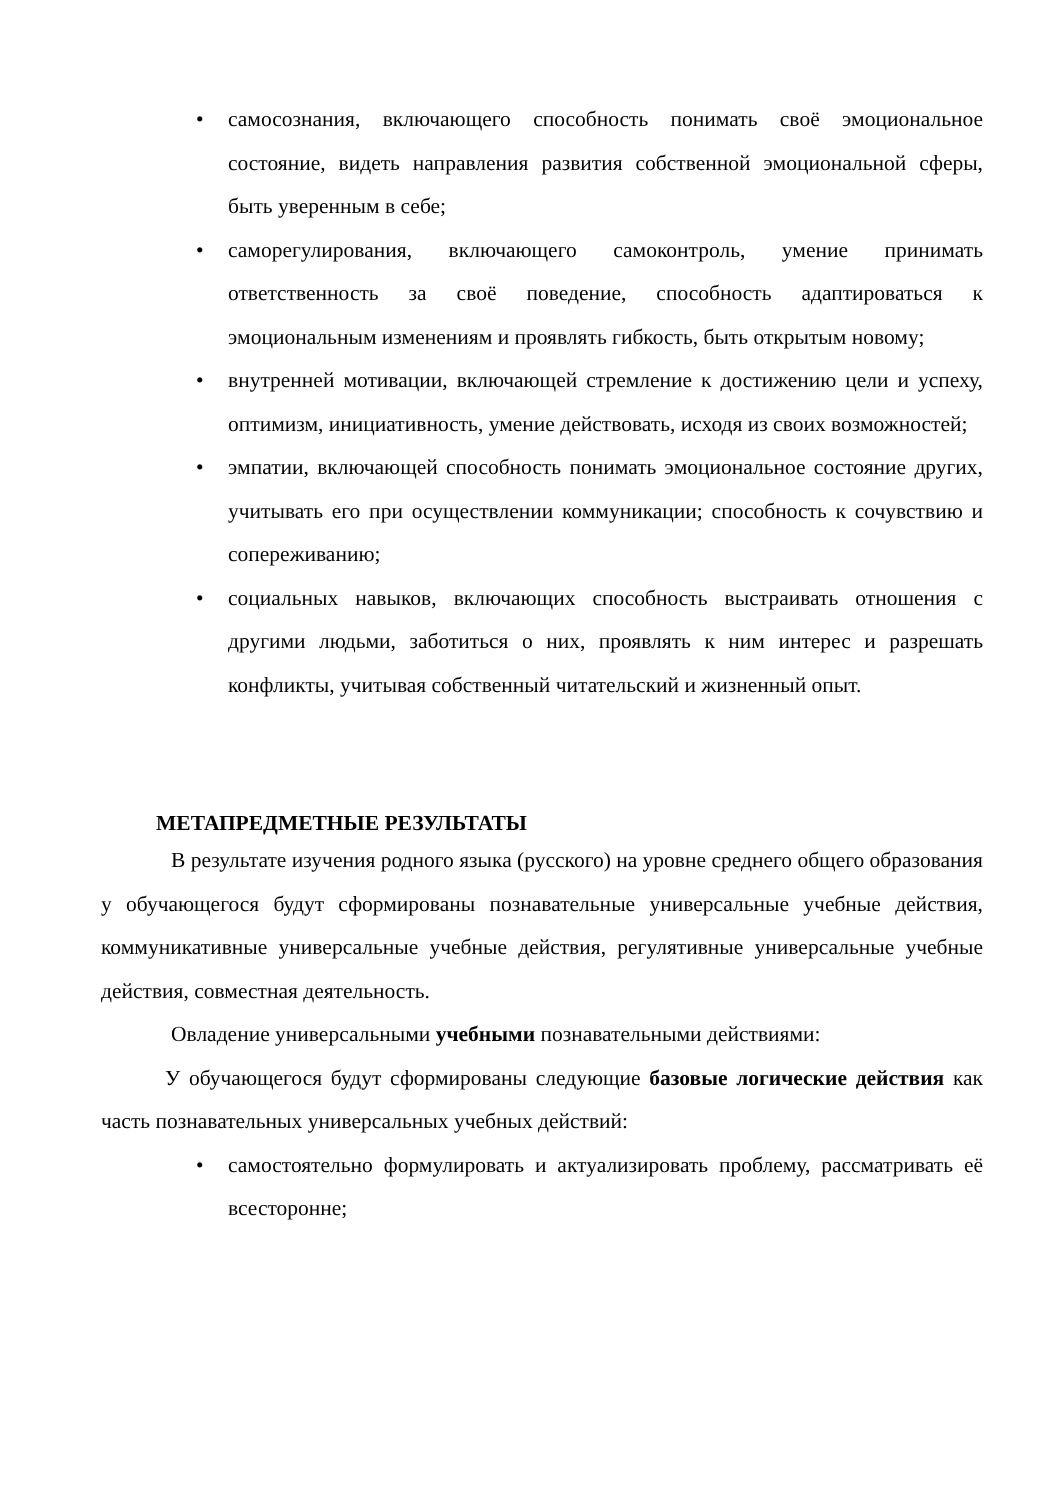• самосознания, включающего способность понимать своё эмоциональное состояние, видеть направления развития собственной эмоциональной сферы, быть уверенным в себе;
• саморегулирования, включающего самоконтроль, умение принимать ответственность за своё поведение, способность адаптироваться к эмоциональным изменениям и проявлять гибкость, быть открытым новому;
• внутренней мотивации, включающей стремление к достижению цели и успеху, оптимизм, инициативность, умение действовать, исходя из своих возможностей;
• эмпатии, включающей способность понимать эмоциональное состояние других, учитывать его при осуществлении коммуникации; способность к сочувствию и сопереживанию;
• социальных навыков, включающих способность выстраивать отношения с другими людьми, заботиться о них, проявлять к ним интерес и разрешать конфликты, учитывая собственный читательский и жизненный опыт.
МЕТАПРЕДМЕТНЫЕ РЕЗУЛЬТАТЫ
В результате изучения родного языка (русского) на уровне среднего общего образования у обучающегося будут сформированы познавательные универсальные учебные действия, коммуникативные универсальные учебные действия, регулятивные универсальные учебные действия, совместная деятельность.
Овладение универсальными учебными познавательными действиями:
У обучающегося будут сформированы следующие базовые логические действия как часть познавательных универсальных учебных действий:
• самостоятельно формулировать и актуализировать проблему, рассматривать её всесторонне;